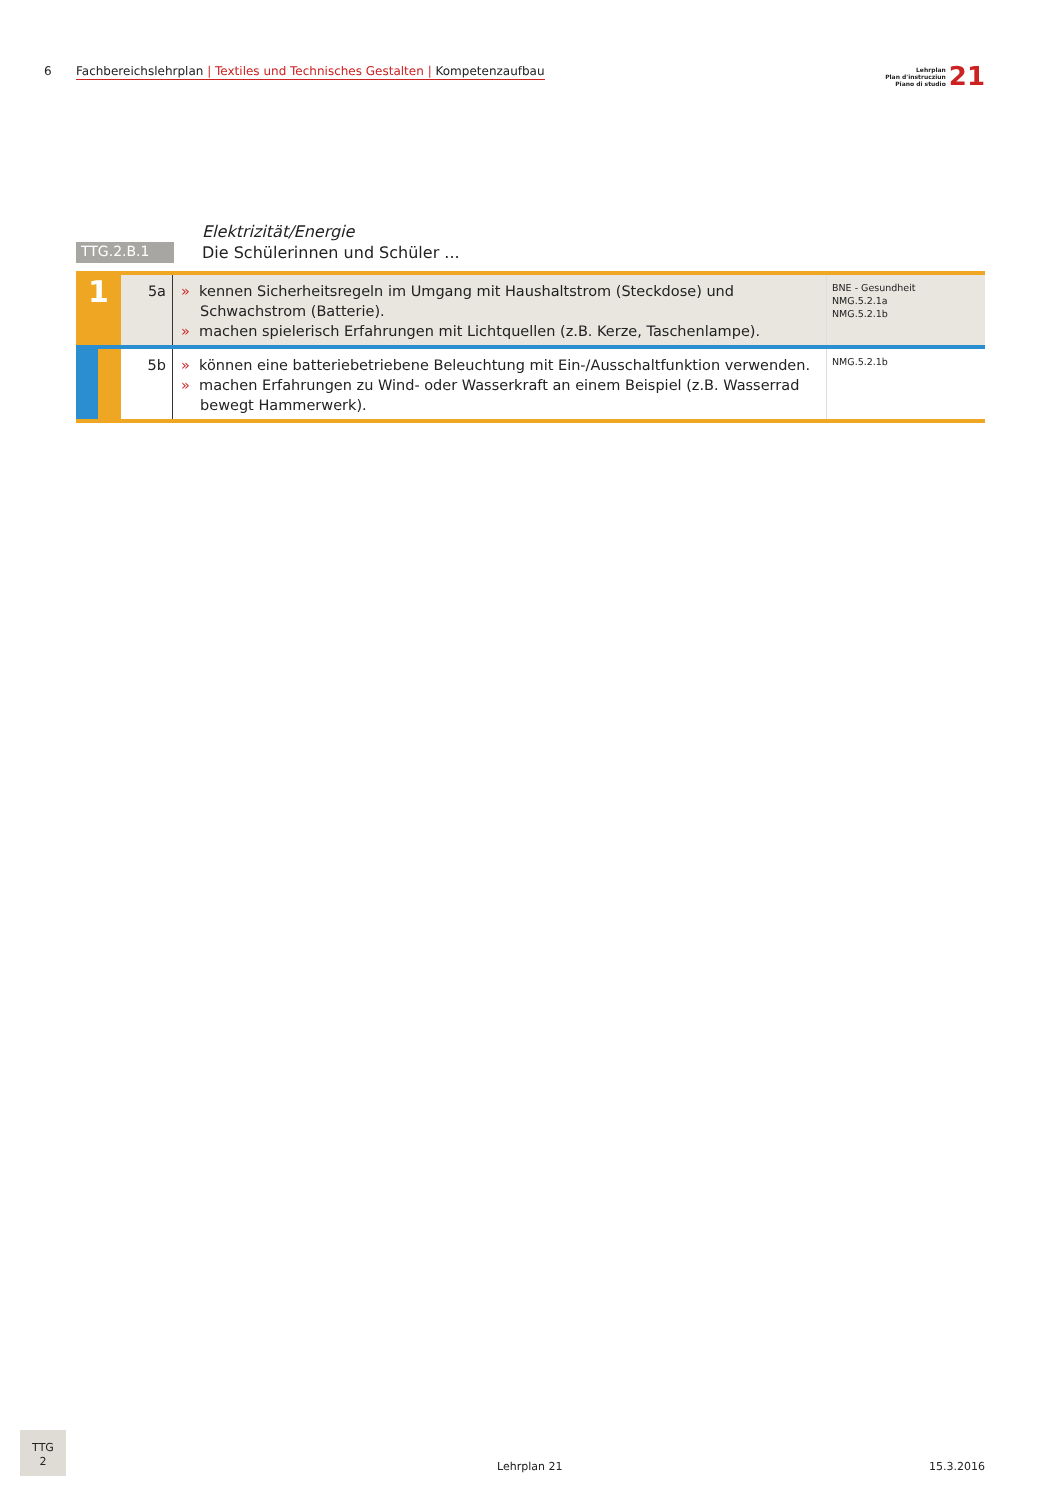6 Fachbereichslehrplan | Textiles und Technisches Gestalten | Kompetenzaufbau
Lehrplan
Plan d'instrucziun
Piano di studio 21
| | Elektrizität/Energie |
| TTG.2.B.1 | Die Schülerinnen und Schüler ... |
| 1 | 5a | » kennen Sicherheitsregeln im Umgang mit Haushaltstrom (Steckdose) und Schwachstrom (Batterie). » machen spielerisch Erfahrungen mit Lichtquellen (z.B. Kerze, Taschenlampe). | BNE - Gesundheit NMG.5.2.1a NMG.5.2.1b |
| | 5b | » können eine batteriebetriebene Beleuchtung mit Ein-/Ausschaltfunktion verwenden. » machen Erfahrungen zu Wind- oder Wasserkraft an einem Beispiel (z.B. Wasserrad bewegt Hammerwerk). | NMG.5.2.1b |
TTG
2
Lehrplan 21 15.3.2016